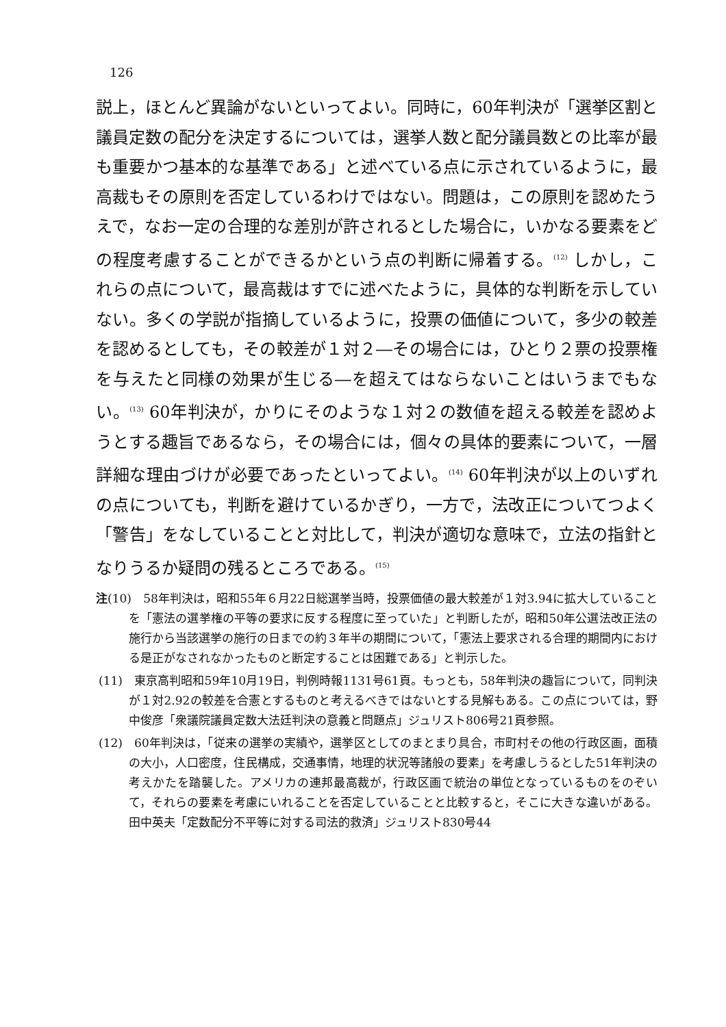126
説上，ほとんど異論がないといってよい。同時に，60年判決が「選挙区割と議員定数の配分を決定するについては，選挙人数と配分議員数との比率が最も重要かつ基本的な基準である」と述べている点に示されているように，最高裁もその原則を否定しているわけではない。問題は，この原則を認めたうえで，なお一定の合理的な差別が許されるとした場合に，いかなる要素をどの程度考慮することができるかという点の判断に帰着する。<sup>(12)</sup> しかし，これらの点について，最高裁はすでに述べたように，具体的な判断を示していない。多くの学説が指摘しているように，投票の価値について，多少の較差を認めるとしても，その較差が１対２―その場合には，ひとり２票の投票権を与えたと同様の効果が生じる―を超えてはならないことはいうまでもない。<sup>(13)</sup> 60年判決が，かりにそのような１対２の数値を超える較差を認めようとする趣旨であるなら，その場合には，個々の具体的要素について，一層詳細な理由づけが必要であったといってよい。<sup>(14)</sup> 60年判決が以上のいずれの点についても，判断を避けているかぎり，一方で，法改正についてつよく「警告」をなしていることと対比して，判決が適切な意味で，立法の指針となりうるか疑問の残るところである。<sup>(15)</sup>
注(10)　58年判決は，昭和55年６月22日総選挙当時，投票価値の最大較差が１対3.94に拡大していることを「憲法の選挙権の平等の要求に反する程度に至っていた」と判断したが，昭和50年公選法改正法の施行から当該選挙の施行の日までの約３年半の期間について，「憲法上要求される合理的期間内における是正がなされなかったものと断定することは困難である」と判示した。
(11)　東京高判昭和59年10月19日，判例時報1131号61頁。もっとも，58年判決の趣旨について，同判決が１対2.92の較差を合憲とするものと考えるべきではないとする見解もある。この点については，野中俊彦「衆議院議員定数大法廷判決の意義と問題点」ジュリスト806号21頁参照。
(12)　60年判決は，「従来の選挙の実績や，選挙区としてのまとまり具合，市町村その他の行政区画，面積の大小，人口密度，住民構成，交通事情，地理的状況等諸般の要素」を考慮しうるとした51年判決の考えかたを踏襲した。アメリカの連邦最高裁が，行政区画で統治の単位となっているものをのぞいて，それらの要素を考慮にいれることを否定していることと比較すると，そこに大きな違いがある。田中英夫「定数配分不平等に対する司法的救済」ジュリスト830号44